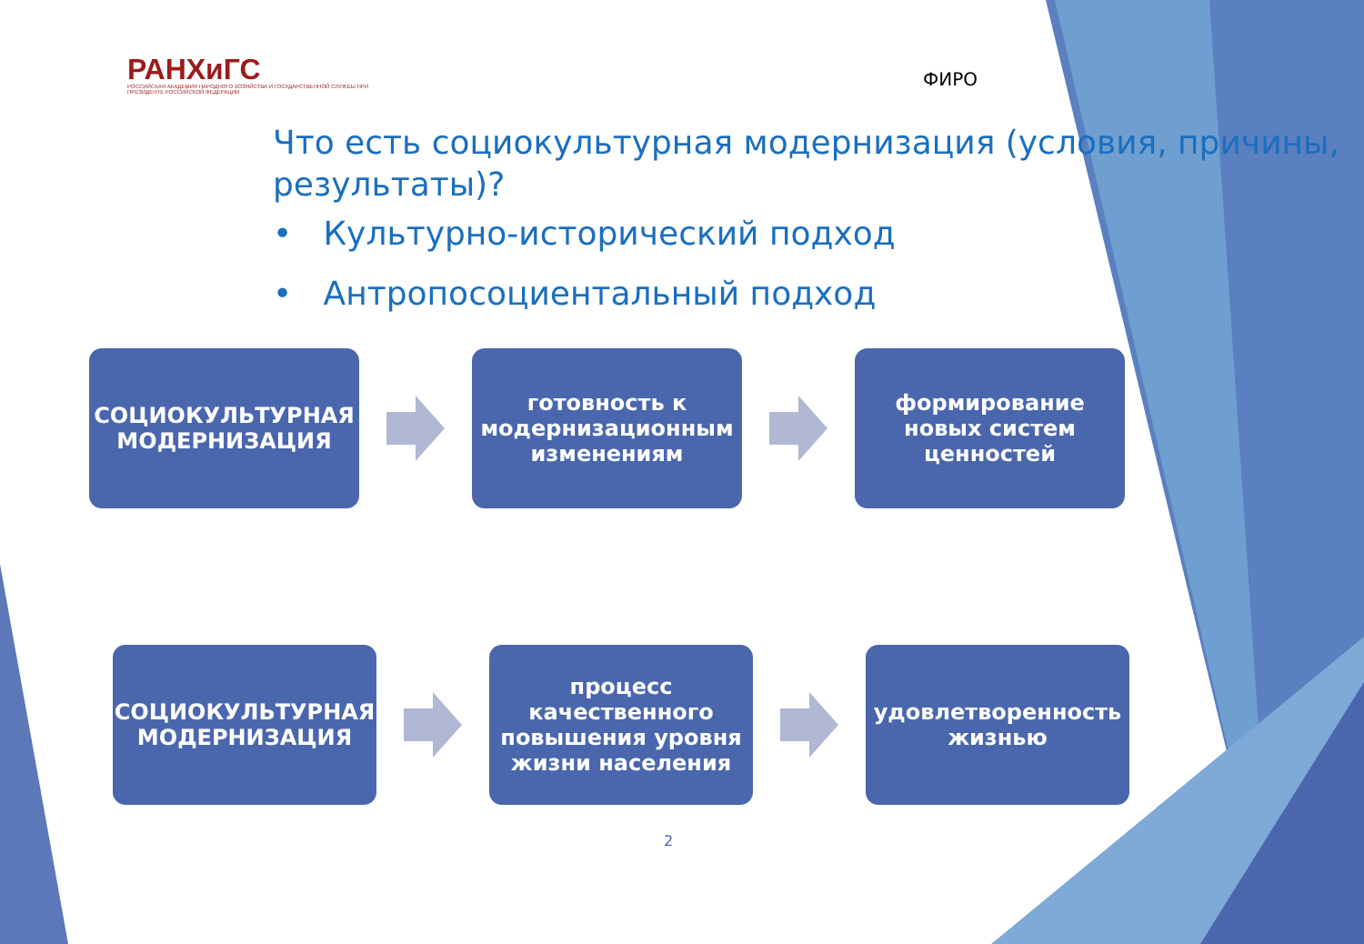РАНХиГС
РОССИЙСКАЯ АКАДЕМИЯ НАРОДНОГО ХОЗЯЙСТВА И ГОСУДАРСТВЕННОЙ СЛУЖБЫ ПРИ ПРЕЗИДЕНТЕ РОССИЙСКОЙ ФЕДЕРАЦИИ
ФИРО
Что есть социокультурная модернизация (условия, причины, результаты)?
• Культурно-исторический подход
• Антропосоциентальный подход
СОЦИОКУЛЬТУРНАЯ МОДЕРНИЗАЦИЯ
готовность к модернизационным изменениям
формирование новых систем ценностей
СОЦИОКУЛЬТУРНАЯ МОДЕРНИЗАЦИЯ
процесс качественного повышения уровня жизни населения
удовлетворенность жизнью
2